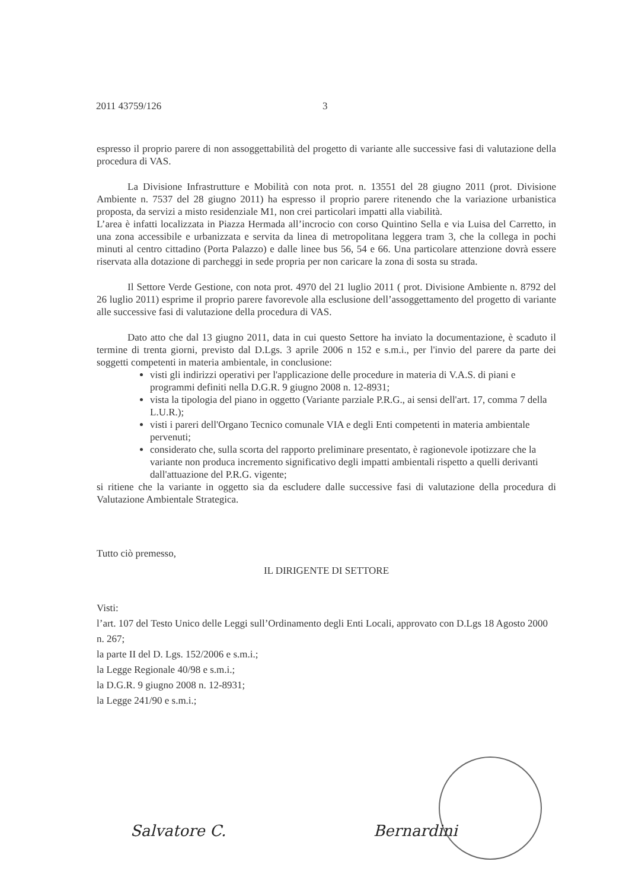2011 43759/126 3
espresso il proprio parere di non assoggettabilità del progetto di variante alle successive fasi di valutazione della procedura di VAS.
La Divisione Infrastrutture e Mobilità con nota prot. n. 13551 del 28 giugno 2011 (prot. Divisione Ambiente n. 7537 del 28 giugno 2011) ha espresso il proprio parere ritenendo che la variazione urbanistica proposta, da servizi a misto residenziale M1, non crei particolari impatti alla viabilità.
L’area è infatti localizzata in Piazza Hermada all’incrocio con corso Quintino Sella e via Luisa del Carretto, in una zona accessibile e urbanizzata e servita da linea di metropolitana leggera tram 3, che la collega in pochi minuti al centro cittadino (Porta Palazzo) e dalle linee bus 56, 54 e 66. Una particolare attenzione dovrà essere riservata alla dotazione di parcheggi in sede propria per non caricare la zona di sosta su strada.
Il Settore Verde Gestione, con nota prot. 4970 del 21 luglio 2011 ( prot. Divisione Ambiente n. 8792 del 26 luglio 2011) esprime il proprio parere favorevole alla esclusione dell’assoggettamento del progetto di variante alle successive fasi di valutazione della procedura di VAS.
Dato atto che dal 13 giugno 2011, data in cui questo Settore ha inviato la documentazione, è scaduto il termine di trenta giorni, previsto dal D.Lgs. 3 aprile 2006 n 152 e s.m.i., per l'invio del parere da parte dei soggetti competenti in materia ambientale, in conclusione:
visti gli indirizzi operativi per l'applicazione delle procedure in materia di V.A.S. di piani e programmi definiti nella D.G.R. 9 giugno 2008 n. 12-8931;
vista la tipologia del piano in oggetto (Variante parziale P.R.G., ai sensi dell'art. 17, comma 7 della L.U.R.);
visti i pareri dell'Organo Tecnico comunale VIA e degli Enti competenti in materia ambientale pervenuti;
considerato che, sulla scorta del rapporto preliminare presentato, è ragionevole ipotizzare che la variante non produca incremento significativo degli impatti ambientali rispetto a quelli derivanti dall'attuazione del P.R.G. vigente;
si ritiene che la variante in oggetto sia da escludere dalle successive fasi di valutazione della procedura di Valutazione Ambientale Strategica.
Tutto ciò premesso,
IL DIRIGENTE DI SETTORE
Visti:
l’art. 107 del Testo Unico delle Leggi sull’Ordinamento degli Enti Locali, approvato con D.Lgs 18 Agosto 2000 n. 267;
la parte II del D. Lgs. 152/2006 e s.m.i.;
la Legge Regionale 40/98 e s.m.i.;
la D.G.R. 9 giugno 2008 n. 12-8931;
la Legge 241/90 e s.m.i.;
Salvatore C. Bernardini